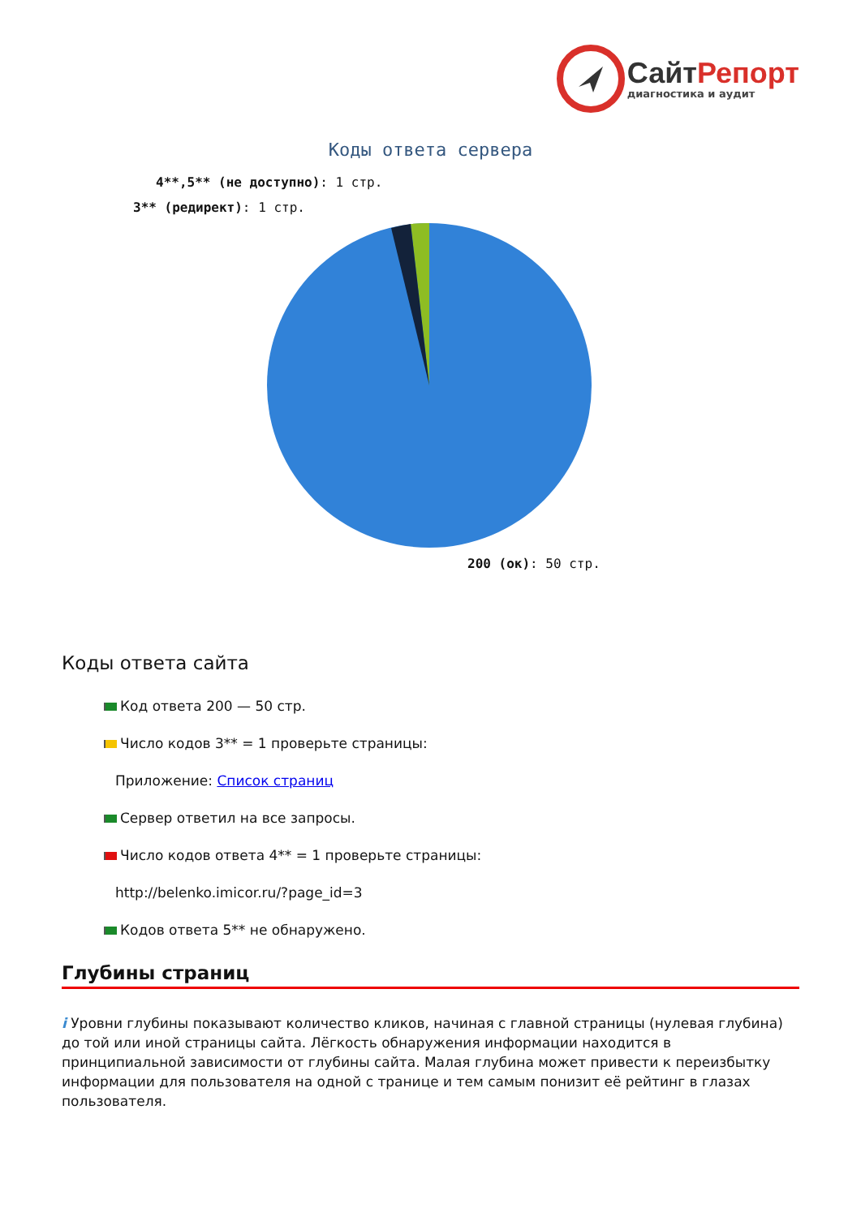СайтРепорт
диагностика и аудит
Коды ответа сервера
4**,5** (не доступно): 1 стр.
3** (редирект): 1 стр.
200 (ок): 50 стр.
Коды ответа сайта
Код ответа 200 — 50 стр.
Число кодов 3** = 1 проверьте страницы:
Приложение: Список страниц
Сервер ответил на все запросы.
Число кодов ответа 4** = 1 проверьте страницы:
http://belenko.imicor.ru/?page_id=3
Кодов ответа 5** не обнаружено.
Глубины страниц
i Уровни глубины показывают количество кликов, начиная с главной страницы (нулевая глубина) до той или иной страницы сайта. Лёгкость обнаружения информации находится в принципиальной зависимости от глубины сайта. Малая глубина может привести к переизбытку информации для пользователя на одной с транице и тем самым понизит её рейтинг в глазах пользователя.